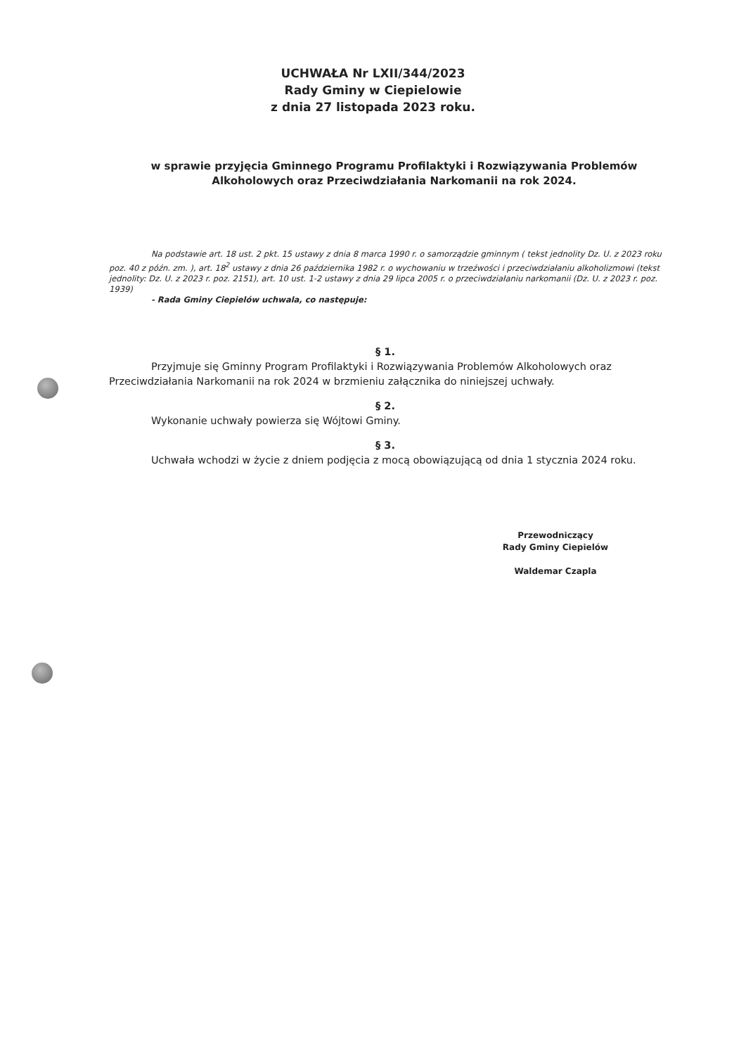UCHWAŁA Nr LXII/344/2023
Rady Gminy w Ciepielowie
z dnia 27 listopada 2023 roku.
w sprawie przyjęcia Gminnego Programu Profilaktyki i Rozwiązywania Problemów Alkoholowych oraz Przeciwdziałania Narkomanii na rok 2024.
Na podstawie art. 18 ust. 2 pkt. 15 ustawy z dnia 8 marca 1990 r. o samorządzie gminnym ( tekst jednolity Dz. U. z 2023 roku poz. 40 z późn. zm. ), art. 18<sup>2</sup> ustawy z dnia 26 października 1982 r. o wychowaniu w trzeźwości i przeciwdziałaniu alkoholizmowi (tekst jednolity: Dz. U. z 2023 r. poz. 2151), art. 10 ust. 1-2 ustawy z dnia 29 lipca 2005 r. o przeciwdziałaniu narkomanii (Dz. U. z 2023 r. poz. 1939)
- Rada Gminy Ciepielów uchwala, co następuje:
§ 1.
Przyjmuje się Gminny Program Profilaktyki i Rozwiązywania Problemów Alkoholowych oraz Przeciwdziałania Narkomanii na rok 2024 w brzmieniu załącznika do niniejszej uchwały.
§ 2.
Wykonanie uchwały powierza się Wójtowi Gminy.
§ 3.
Uchwała wchodzi w życie z dniem podjęcia z mocą obowiązującą od dnia 1 stycznia 2024 roku.
Przewodniczący
Rady Gminy Ciepielów
Waldemar Czapla